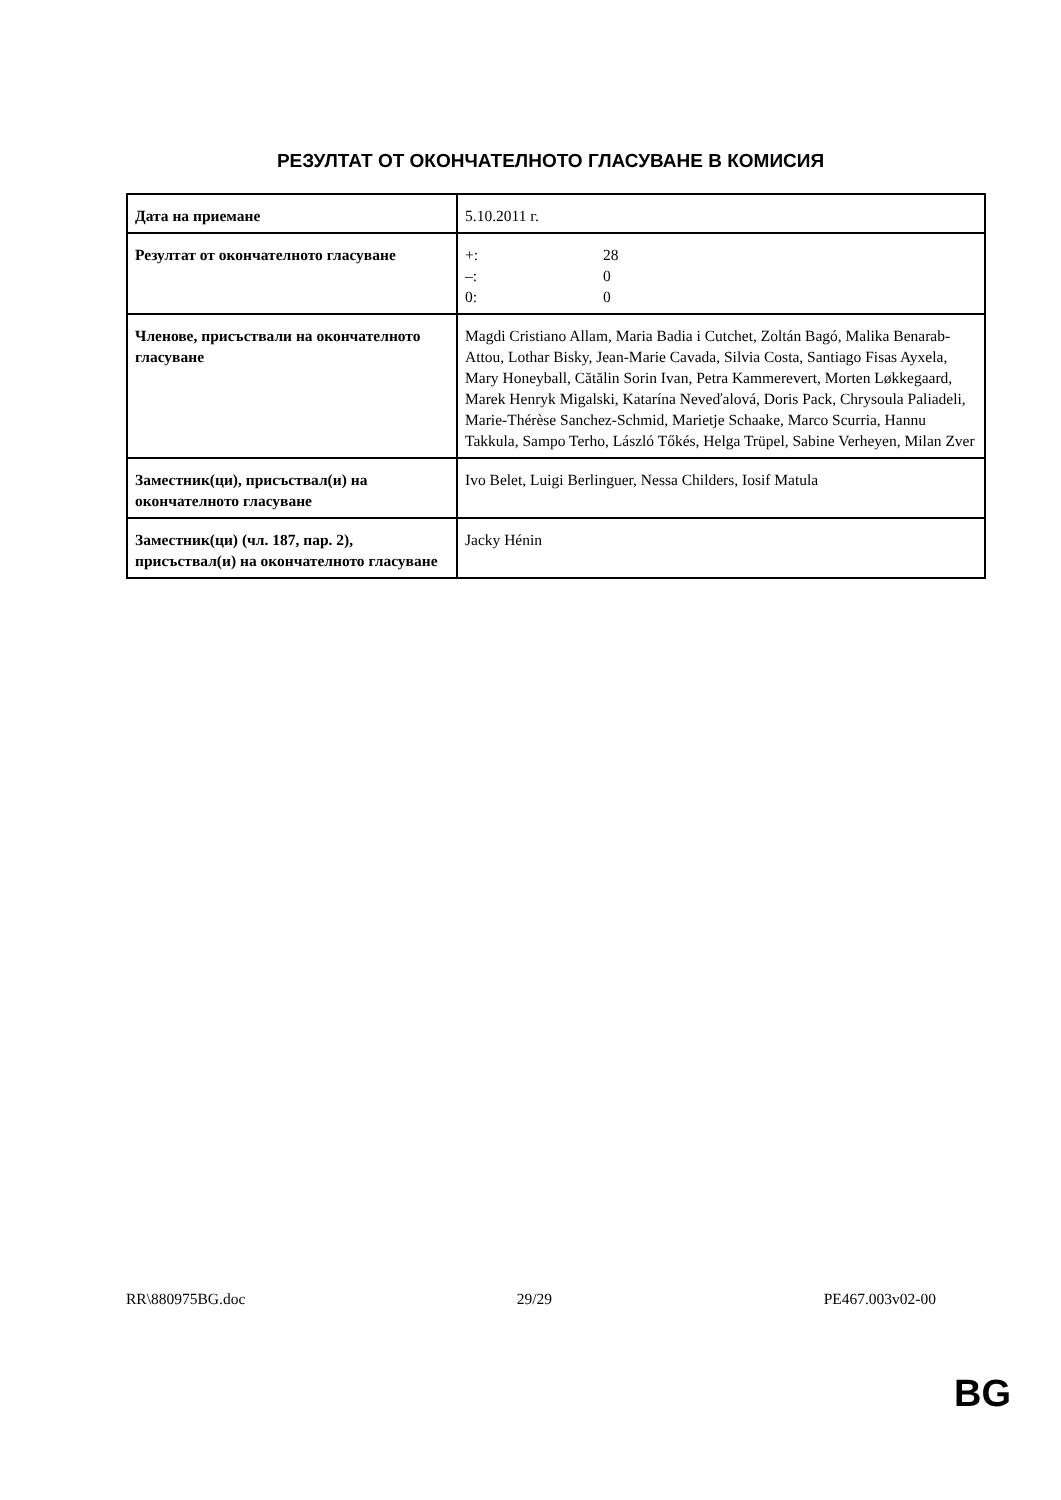РЕЗУЛТАТ ОТ ОКОНЧАТЕЛНОТО ГЛАСУВАНЕ В КОМИСИЯ
| Дата на приемане | 5.10.2011 г. |
| Резултат от окончателното гласуване | +: 28 –: 0 0: 0 |
| Членове, присъствали на окончателното гласуване | Magdi Cristiano Allam, Maria Badia i Cutchet, Zoltán Bagó, Malika Benarab-Attou, Lothar Bisky, Jean-Marie Cavada, Silvia Costa, Santiago Fisas Ayxela, Mary Honeyball, Cătălin Sorin Ivan, Petra Kammerevert, Morten Løkkegaard, Marek Henryk Migalski, Katarína Neveďalová, Doris Pack, Chrysoula Paliadeli, Marie-Thérèse Sanchez-Schmid, Marietje Schaake, Marco Scurria, Hannu Takkula, Sampo Terho, László Tőkés, Helga Trüpel, Sabine Verheyen, Milan Zver |
| Заместник(ци), присъствал(и) на окончателното гласуване | Ivo Belet, Luigi Berlinguer, Nessa Childers, Iosif Matula |
| Заместник(ци) (чл. 187, пар. 2), присъствал(и) на окончателното гласуване | Jacky Hénin |
RR\880975BG.doc 29/29 PE467.003v02-00
BG